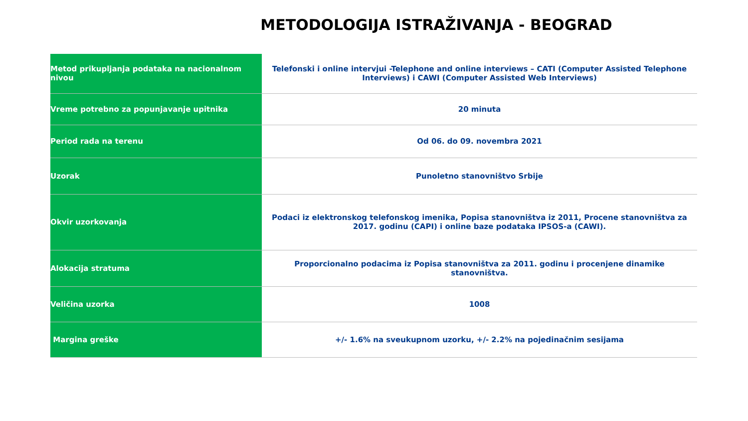METODOLOGIJA ISTRAŽIVANJA - BEOGRAD
| Metod prikupljanja podataka na nacionalnom nivou | Telefonski i online intervjui -Telephone and online interviews – CATI (Computer Assisted Telephone Interviews) i CAWI (Computer Assisted Web Interviews) |
| Vreme potrebno za popunjavanje upitnika | 20 minuta |
| Period rada na terenu | Od 06. do 09. novembra 2021 |
| Uzorak | Punoletno stanovništvo Srbije |
| Okvir uzorkovanja | Podaci iz elektronskog telefonskog imenika, Popisa stanovništva iz 2011, Procene stanovništva za 2017. godinu (CAPI) i online baze podataka IPSOS-a (CAWI). |
| Alokacija stratuma | Proporcionalno podacima iz Popisa stanovništva za 2011. godinu i procenjene dinamike stanovništva. |
| Veličina uzorka | 1008 |
| Margina greške | +/- 1.6% na sveukupnom uzorku, +/- 2.2% na pojedinačnim sesijama |